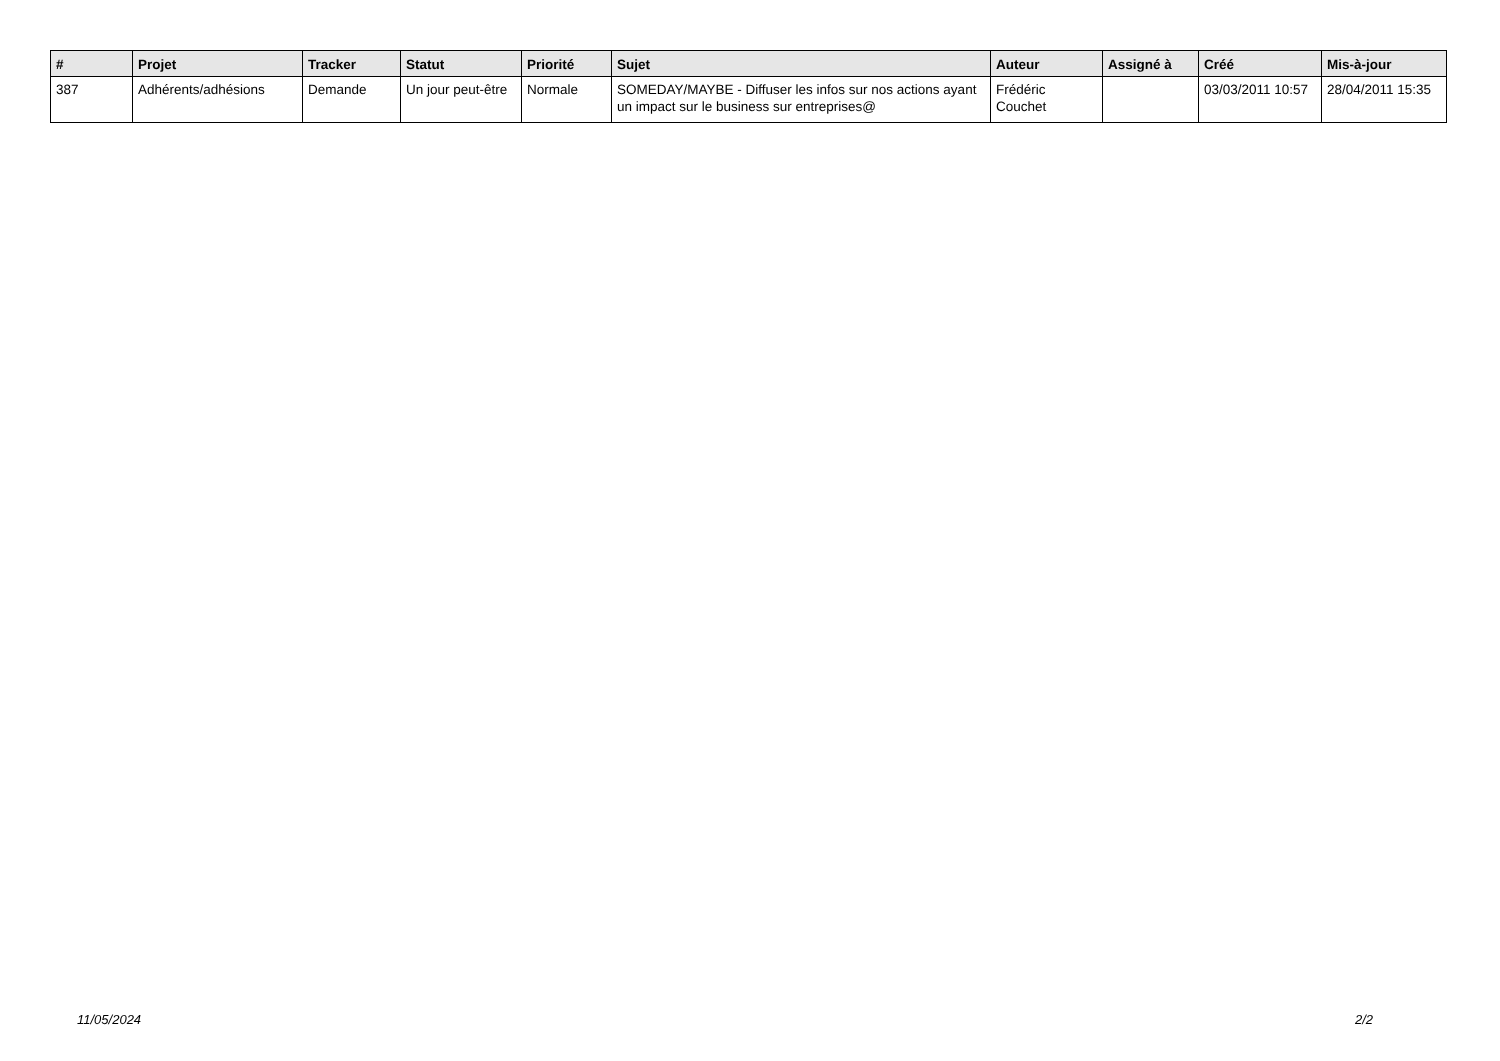| # | Projet | Tracker | Statut | Priorité | Sujet | Auteur | Assigné à | Créé | Mis-à-jour |
| --- | --- | --- | --- | --- | --- | --- | --- | --- | --- |
| 387 | Adhérents/adhésions | Demande | Un jour peut-être | Normale | SOMEDAY/MAYBE - Diffuser les infos sur nos actions ayant un impact sur le business sur entreprises@ | Frédéric Couchet | | 03/03/2011 10:57 | 28/04/2011 15:35 |
11/05/2024 2/2